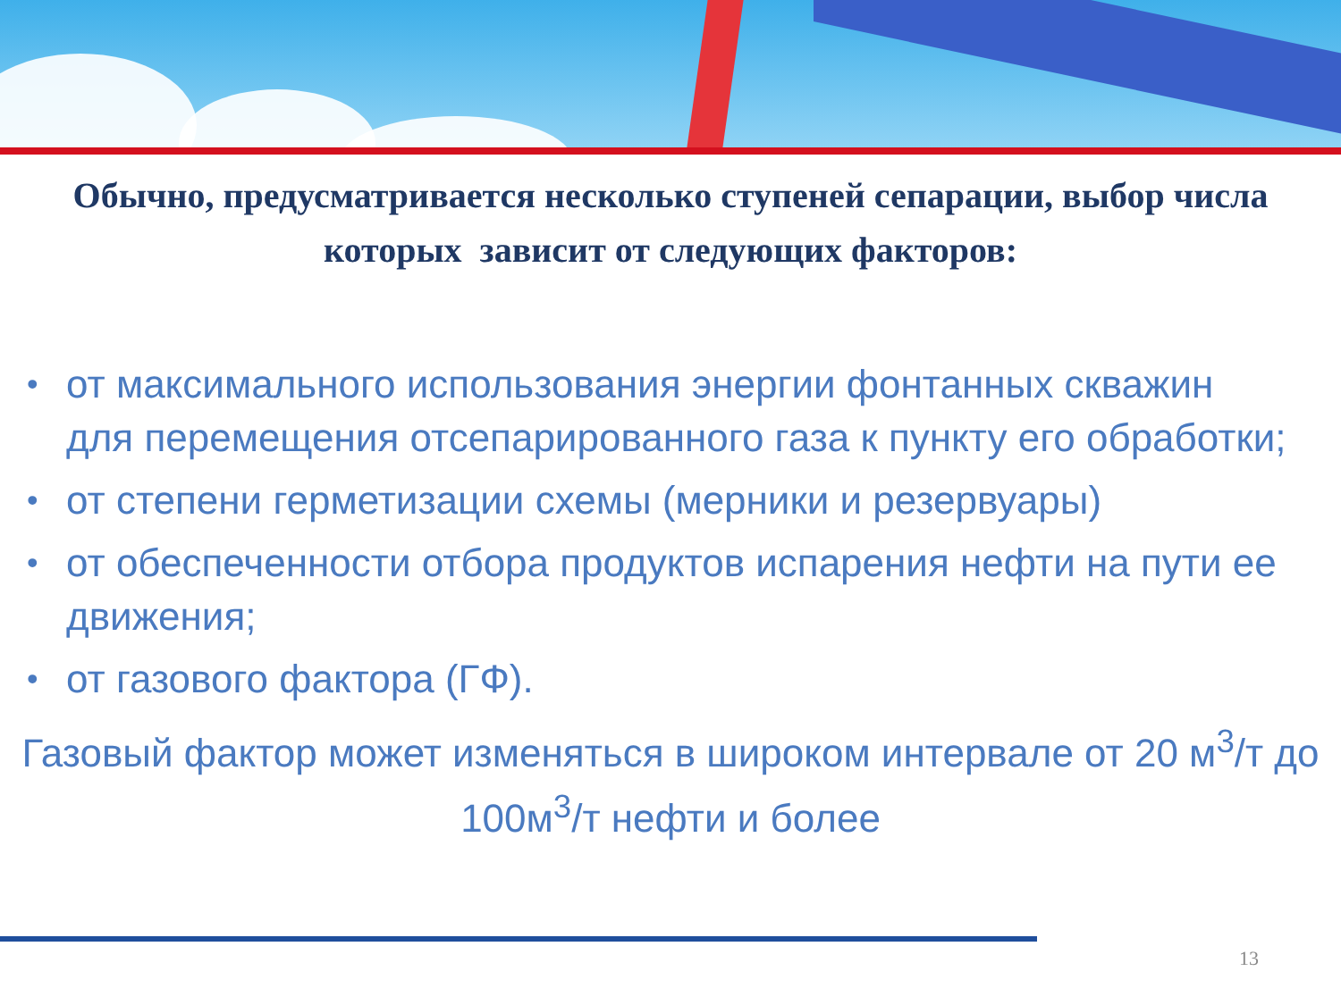Обычно, предусматривается несколько ступеней сепарации, выбор числа которых зависит от следующих факторов:
• от максимального использования энергии фонтанных скважин для перемещения отсепарированного газа к пункту его обработки;
• от степени герметизации схемы (мерники и резервуары)
• от обеспеченности отбора продуктов испарения нефти на пути ее движения;
• от газового фактора (ГФ).
Газовый фактор может изменяться в широком интервале от 20 м<sup>3</sup>/т до 100м<sup>3</sup>/т нефти и более
13